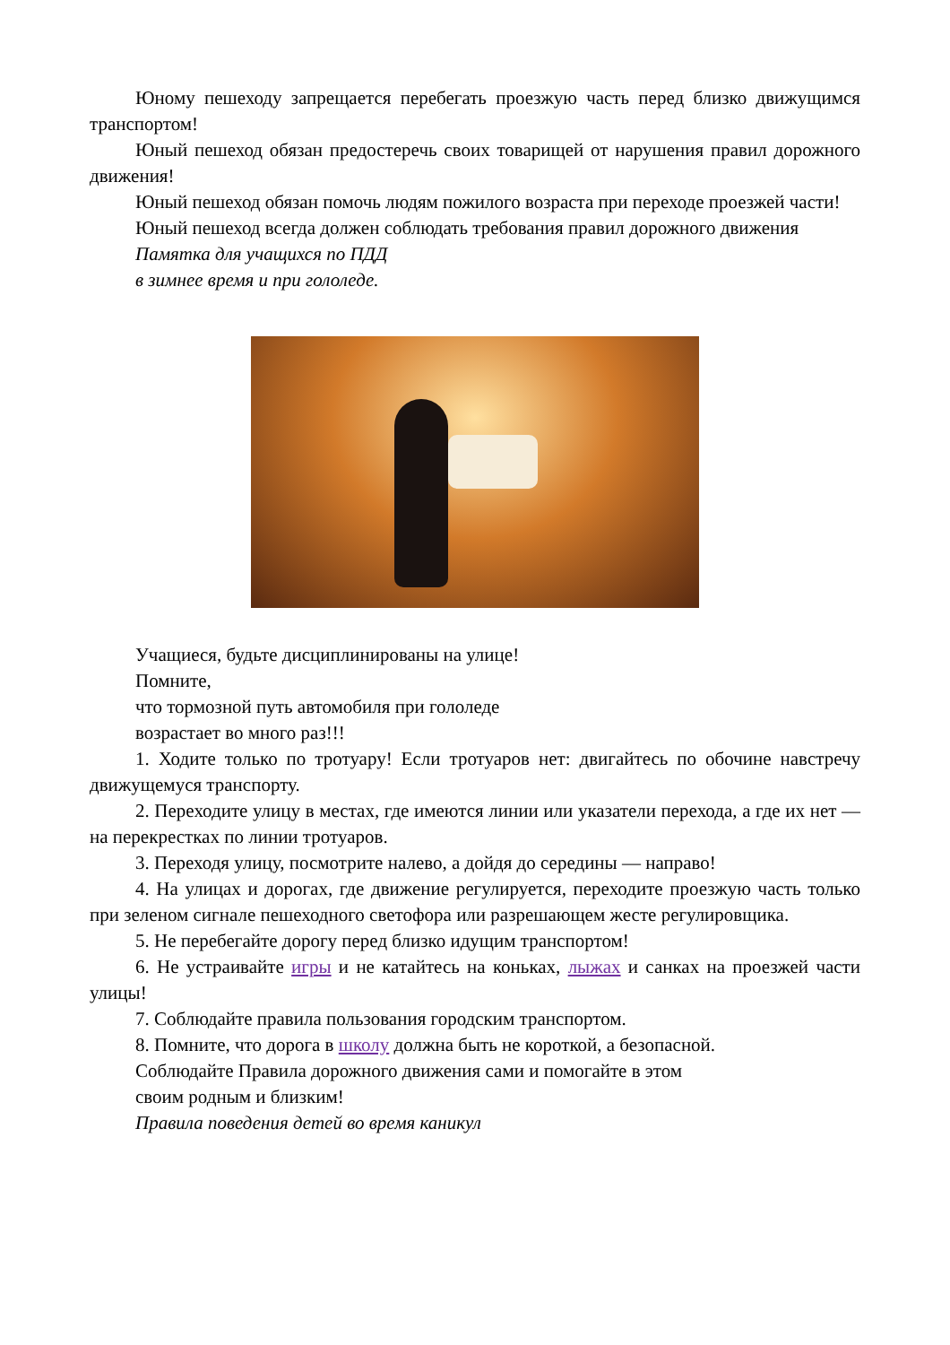Юному пешеходу запрещается перебегать проезжую часть перед близко движущимся транспортом!
Юный пешеход обязан предостеречь своих товарищей от нарушения правил дорожного движения!
Юный пешеход обязан помочь людям пожилого возраста при переходе проезжей части!
Юный пешеход всегда должен соблюдать требования правил дорожного движения
Памятка для учащихся по ПДД
в зимнее время и при гололеде.
Учащиеся, будьте дисциплинированы на улице!
Помните,
что тормозной путь автомобиля при гололеде
возрастает во много раз!!!
1. Ходите только по тротуару! Если тротуаров нет: двигайтесь по обочине навстречу движущемуся транспорту.
2. Переходите улицу в местах, где имеются линии или указатели перехода, а где их нет — на перекрестках по линии тротуаров.
3. Переходя улицу, посмотрите налево, а дойдя до середины — направо!
4. На улицах и дорогах, где движение регулируется, переходите проезжую часть только при зеленом сигнале пешеходного светофора или разрешающем жесте регулировщика.
5. Не перебегайте дорогу перед близко идущим транспортом!
6. Не устраивайте игры и не катайтесь на коньках, лыжах и санках на проезжей части улицы!
7. Соблюдайте правила пользования городским транспортом.
8. Помните, что дорога в школу должна быть не короткой, а безопасной.
Соблюдайте Правила дорожного движения сами и помогайте в этом
своим родным и близким!
Правила поведения детей во время каникул